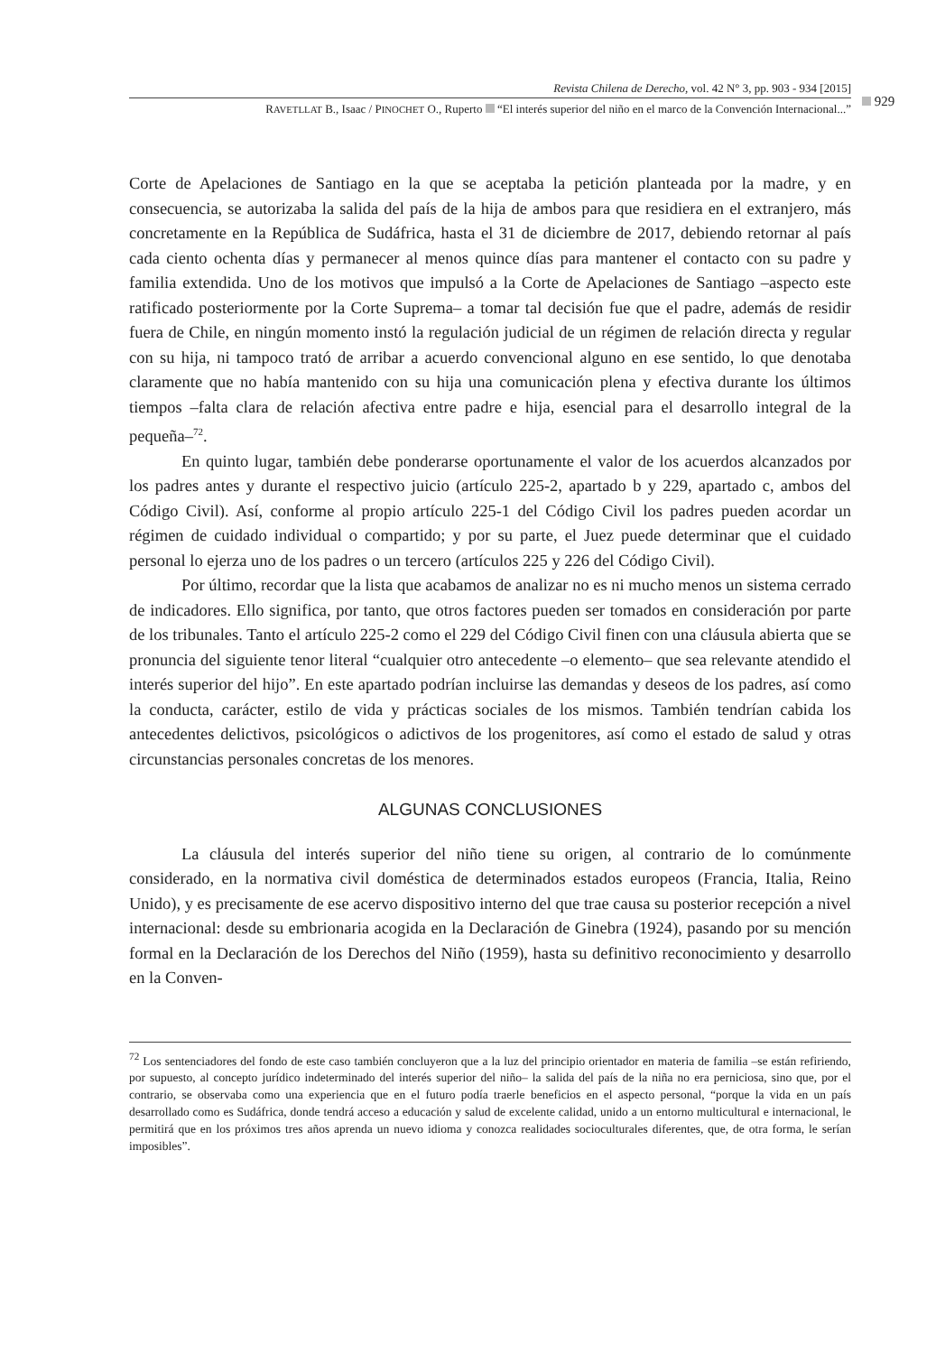Revista Chilena de Derecho, vol. 42 N° 3, pp. 903 - 934 [2015]
RAVETLLAT B., Isaac / PINOCHET O., Ruperto “El interés superior del niño en el marco de la Convención Internacional...”
929
Corte de Apelaciones de Santiago en la que se aceptaba la petición planteada por la madre, y en consecuencia, se autorizaba la salida del país de la hija de ambos para que residiera en el extranjero, más concretamente en la República de Sudáfrica, hasta el 31 de diciembre de 2017, debiendo retornar al país cada ciento ochenta días y permanecer al menos quince días para mantener el contacto con su padre y familia extendida. Uno de los motivos que impulsó a la Corte de Apelaciones de Santiago –aspecto este ratificado posteriormente por la Corte Suprema– a tomar tal decisión fue que el padre, además de residir fuera de Chile, en ningún momento instó la regulación judicial de un régimen de relación directa y regular con su hija, ni tampoco trató de arribar a acuerdo convencional alguno en ese sentido, lo que denotaba claramente que no había mantenido con su hija una comunicación plena y efectiva durante los últimos tiempos –falta clara de relación afectiva entre padre e hija, esencial para el desarrollo integral de la pequeña–<sup>72</sup>.
En quinto lugar, también debe ponderarse oportunamente el valor de los acuerdos alcanzados por los padres antes y durante el respectivo juicio (artículo 225-2, apartado b y 229, apartado c, ambos del Código Civil). Así, conforme al propio artículo 225-1 del Código Civil los padres pueden acordar un régimen de cuidado individual o compartido; y por su parte, el Juez puede determinar que el cuidado personal lo ejerza uno de los padres o un tercero (artículos 225 y 226 del Código Civil).
Por último, recordar que la lista que acabamos de analizar no es ni mucho menos un sistema cerrado de indicadores. Ello significa, por tanto, que otros factores pueden ser tomados en consideración por parte de los tribunales. Tanto el artículo 225-2 como el 229 del Código Civil finen con una cláusula abierta que se pronuncia del siguiente tenor literal “cualquier otro antecedente –o elemento– que sea relevante atendido el interés superior del hijo”. En este apartado podrían incluirse las demandas y deseos de los padres, así como la conducta, carácter, estilo de vida y prácticas sociales de los mismos. También tendrían cabida los antecedentes delictivos, psicológicos o adictivos de los progenitores, así como el estado de salud y otras circunstancias personales concretas de los menores.
ALGUNAS CONCLUSIONES
La cláusula del interés superior del niño tiene su origen, al contrario de lo comúnmente considerado, en la normativa civil doméstica de determinados estados europeos (Francia, Italia, Reino Unido), y es precisamente de ese acervo dispositivo interno del que trae causa su posterior recepción a nivel internacional: desde su embrionaria acogida en la Declaración de Ginebra (1924), pasando por su mención formal en la Declaración de los Derechos del Niño (1959), hasta su definitivo reconocimiento y desarrollo en la Conven-
<sup>72</sup> Los sentenciadores del fondo de este caso también concluyeron que a la luz del principio orientador en materia de familia –se están refiriendo, por supuesto, al concepto jurídico indeterminado del interés superior del niño– la salida del país de la niña no era perniciosa, sino que, por el contrario, se observaba como una experiencia que en el futuro podía traerle beneficios en el aspecto personal, “porque la vida en un país desarrollado como es Sudáfrica, donde tendrá acceso a educación y salud de excelente calidad, unido a un entorno multicultural e internacional, le permitirá que en los próximos tres años aprenda un nuevo idioma y conozca realidades socioculturales diferentes, que, de otra forma, le serían imposibles”.